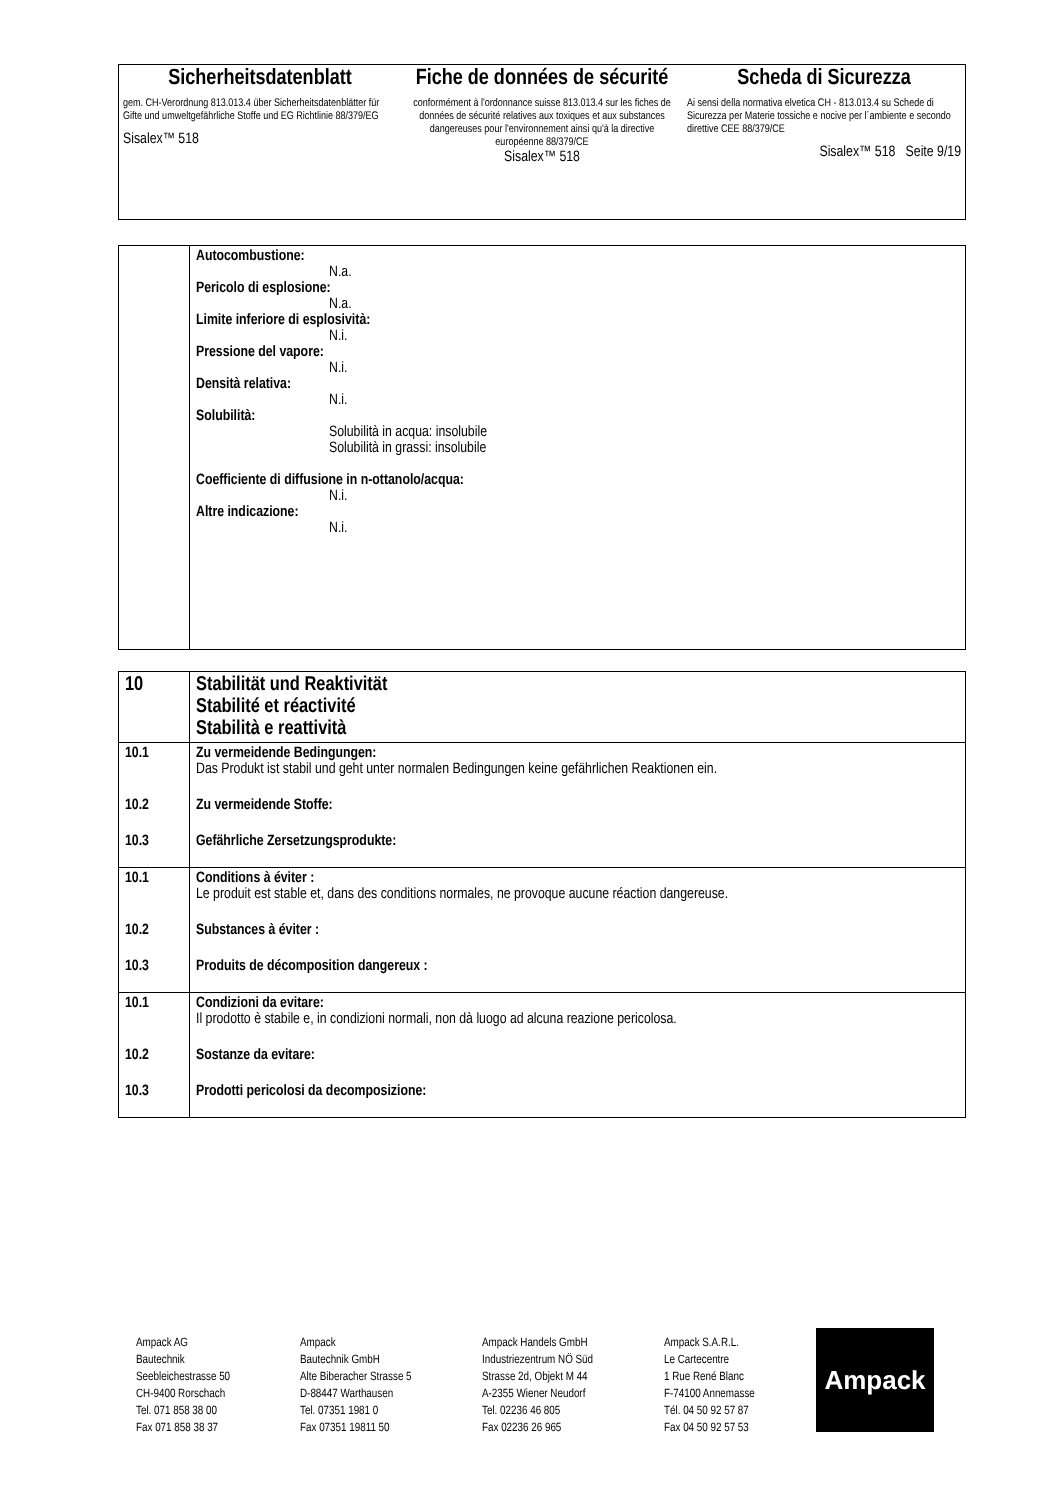Sicherheitsdatenblatt
gem. CH-Verordnung 813.013.4 über Sicherheitsdatenblätter für Gifte und umweltgefährliche Stoffe und EG Richtlinie 88/379/EG
Sisalex™ 518
Fiche de données de sécurité
conformément à l'ordonnance suisse 813.013.4 sur les fiches de données de sécurité relatives aux toxiques et aux substances dangereuses pour l'environnement ainsi qu'à la directive européenne 88/379/CE
Sisalex™ 518
Scheda di Sicurezza
Ai sensi della normativa elvetica CH - 813.013.4 su Schede di Sicurezza per Materie tossiche e nocive per l´ambiente e secondo direttive CEE 88/379/CE
Sisalex™ 518 Seite 9/19
| | Autocombustione: N.a. Pericolo di esplosione: N.a. Limite inferiore di esplosività: N.i. Pressione del vapore: N.i. Densità relativa: N.i. Solubilità: Solubilità in acqua: insolubile Solubilità in grassi: insolubile Coefficiente di diffusione in n-ottanolo/acqua: N.i. Altre indicazione: N.i. |
| 10 | Stabilität und Reaktivität Stabilité et réactivité Stabilità e reattività |
| 10.1 | Zu vermeidende Bedingungen: Das Produkt ist stabil und geht unter normalen Bedingungen keine gefährlichen Reaktionen ein. |
| 10.2 | Zu vermeidende Stoffe: |
| 10.3 | Gefährliche Zersetzungsprodukte: |
| 10.1 | Conditions à éviter : Le produit est stable et, dans des conditions normales, ne provoque aucune réaction dangereuse. |
| 10.2 | Substances à éviter : |
| 10.3 | Produits de décomposition dangereux : |
| 10.1 | Condizioni da evitare: Il prodotto è stabile e, in condizioni normali, non dà luogo ad alcuna reazione pericolosa. |
| 10.2 | Sostanze da evitare: |
| 10.3 | Prodotti pericolosi da decomposizione: |
Ampack AG
Bautechnik
Seebleichestrasse 50
CH-9400 Rorschach
Tel. 071 858 38 00
Fax 071 858 38 37
Ampack
Bautechnik GmbH
Alte Biberacher Strasse 5
D-88447 Warthausen
Tel. 07351 1981 0
Fax 07351 19811 50
Ampack Handels GmbH
Industriezentrum NÖ Süd
Strasse 2d, Objekt M 44
A-2355 Wiener Neudorf
Tel. 02236 46 805
Fax 02236 26 965
Ampack S.A.R.L.
Le Cartecentre
1 Rue René Blanc
F-74100 Annemasse
Tél. 04 50 92 57 87
Fax 04 50 92 57 53
Ampack